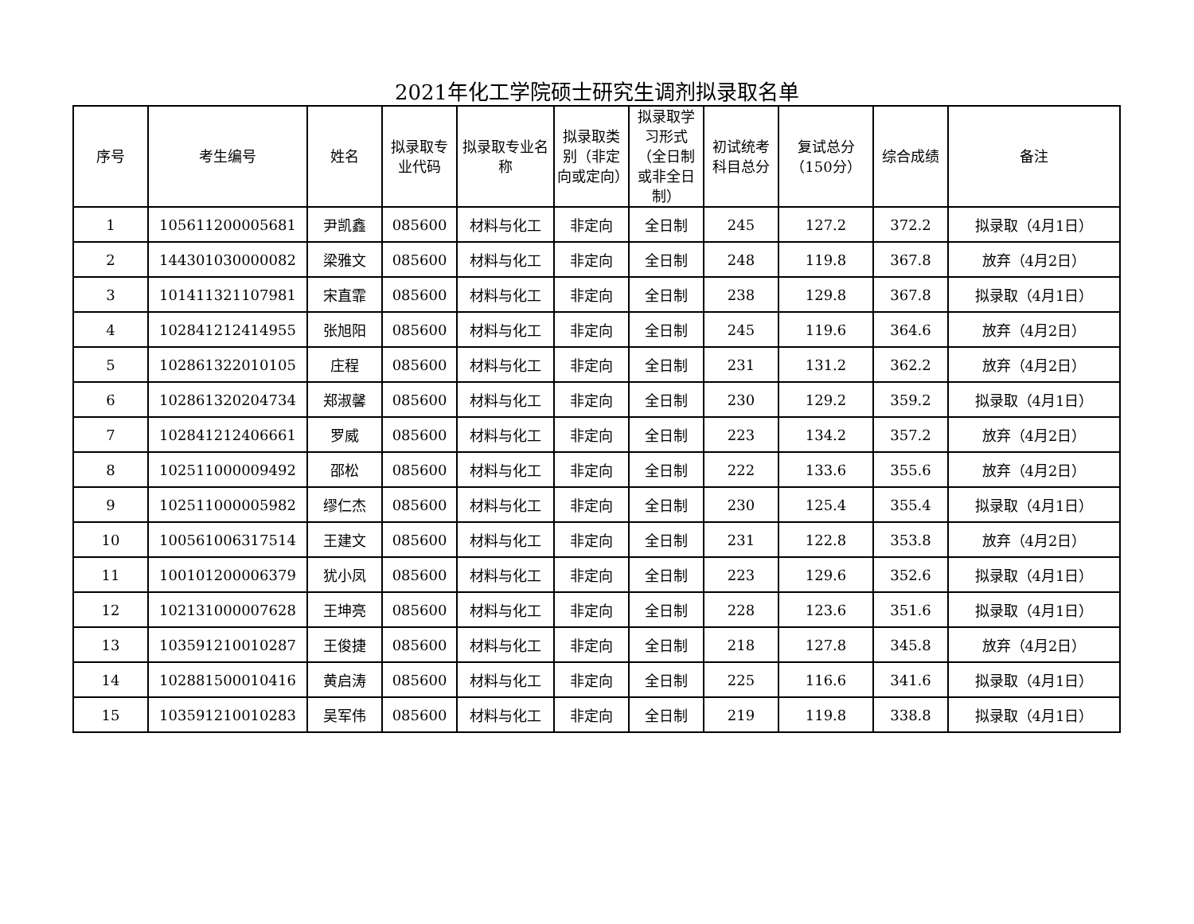2021年化工学院硕士研究生调剂拟录取名单
| 序号 | 考生编号 | 姓名 | 拟录取专业代码 | 拟录取专业名称 | 拟录取类别（非定向或定向） | 拟录取学习形式（全日制或非全日制） | 初试统考科目总分 | 复试总分（150分） | 综合成绩 | 备注 |
| --- | --- | --- | --- | --- | --- | --- | --- | --- | --- | --- |
| 1 | 105611200005681 | 尹凯鑫 | 085600 | 材料与化工 | 非定向 | 全日制 | 245 | 127.2 | 372.2 | 拟录取（4月1日） |
| 2 | 144301030000082 | 梁雅文 | 085600 | 材料与化工 | 非定向 | 全日制 | 248 | 119.8 | 367.8 | 放弃（4月2日） |
| 3 | 101411321107981 | 宋直霏 | 085600 | 材料与化工 | 非定向 | 全日制 | 238 | 129.8 | 367.8 | 拟录取（4月1日） |
| 4 | 102841212414955 | 张旭阳 | 085600 | 材料与化工 | 非定向 | 全日制 | 245 | 119.6 | 364.6 | 放弃（4月2日） |
| 5 | 102861322010105 | 庄程 | 085600 | 材料与化工 | 非定向 | 全日制 | 231 | 131.2 | 362.2 | 放弃（4月2日） |
| 6 | 102861320204734 | 郑淑馨 | 085600 | 材料与化工 | 非定向 | 全日制 | 230 | 129.2 | 359.2 | 拟录取（4月1日） |
| 7 | 102841212406661 | 罗威 | 085600 | 材料与化工 | 非定向 | 全日制 | 223 | 134.2 | 357.2 | 放弃（4月2日） |
| 8 | 102511000009492 | 邵松 | 085600 | 材料与化工 | 非定向 | 全日制 | 222 | 133.6 | 355.6 | 放弃（4月2日） |
| 9 | 102511000005982 | 缪仁杰 | 085600 | 材料与化工 | 非定向 | 全日制 | 230 | 125.4 | 355.4 | 拟录取（4月1日） |
| 10 | 100561006317514 | 王建文 | 085600 | 材料与化工 | 非定向 | 全日制 | 231 | 122.8 | 353.8 | 放弃（4月2日） |
| 11 | 100101200006379 | 犹小凤 | 085600 | 材料与化工 | 非定向 | 全日制 | 223 | 129.6 | 352.6 | 拟录取（4月1日） |
| 12 | 102131000007628 | 王坤亮 | 085600 | 材料与化工 | 非定向 | 全日制 | 228 | 123.6 | 351.6 | 拟录取（4月1日） |
| 13 | 103591210010287 | 王俊捷 | 085600 | 材料与化工 | 非定向 | 全日制 | 218 | 127.8 | 345.8 | 放弃（4月2日） |
| 14 | 102881500010416 | 黄启涛 | 085600 | 材料与化工 | 非定向 | 全日制 | 225 | 116.6 | 341.6 | 拟录取（4月1日） |
| 15 | 103591210010283 | 吴军伟 | 085600 | 材料与化工 | 非定向 | 全日制 | 219 | 119.8 | 338.8 | 拟录取（4月1日） |